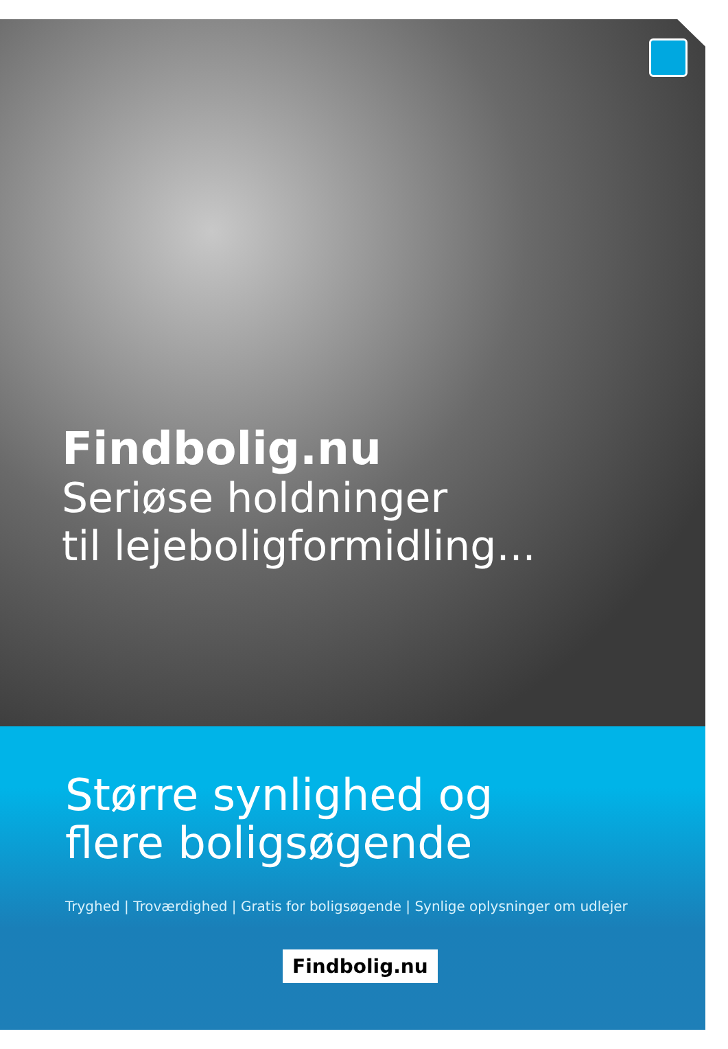Findbolig.nu
Seriøse holdninger
til lejeboligformidling...
Større synlighed og
flere boligsøgende
Tryghed | Troværdighed | Gratis for boligsøgende | Synlige oplysninger om udlejer
Findbolig.nu